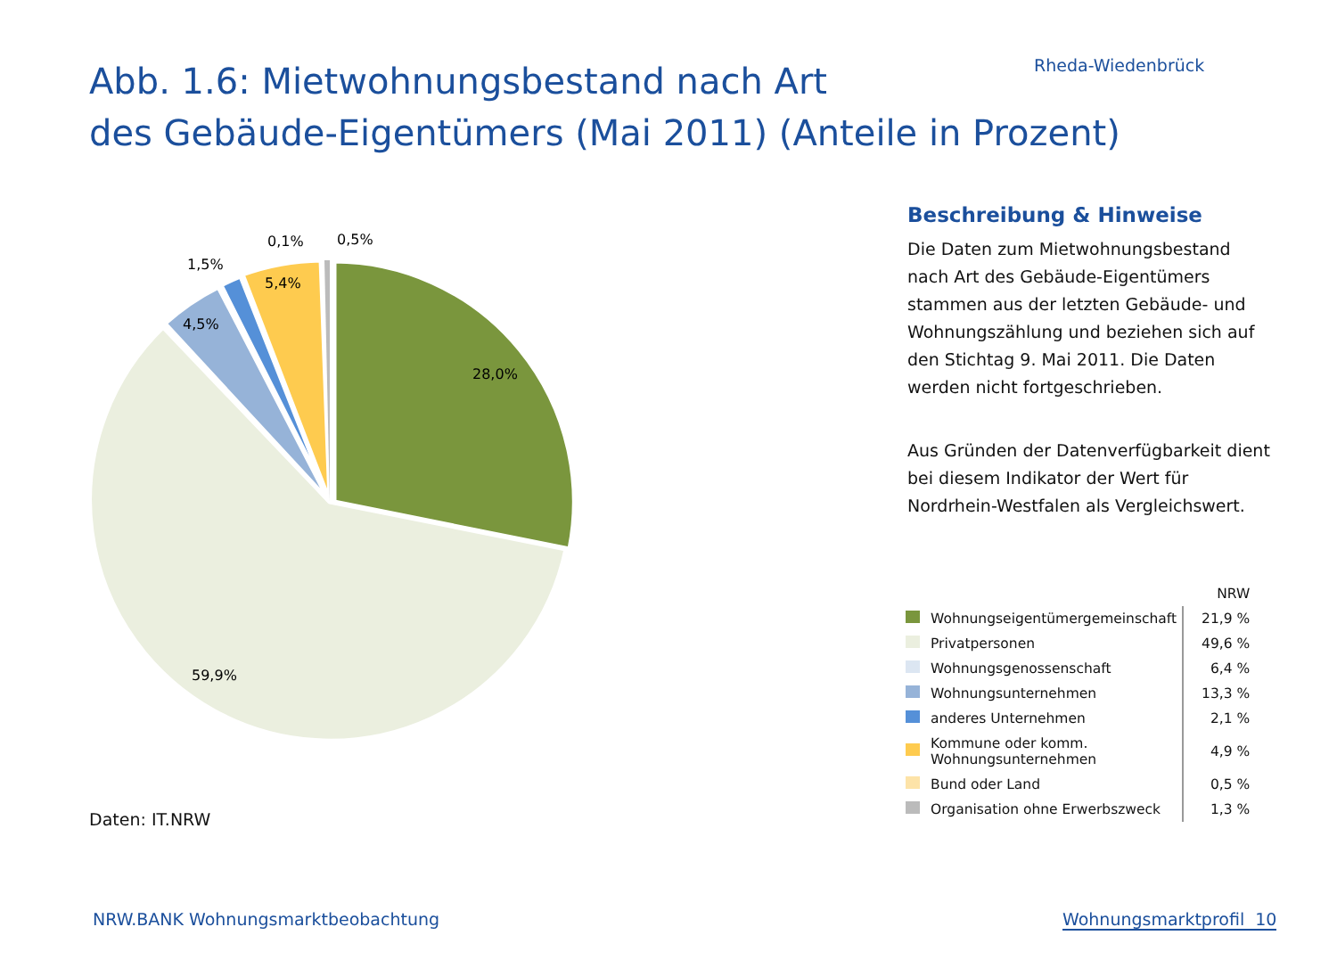Rheda-Wiedenbrück
Abb. 1.6: Mietwohnungsbestand nach Art
des Gebäude-Eigentümers (Mai 2011) (Anteile in Prozent)
0,1%
0,5%
1,5%
5,4%
4,5%
28,0%
59,9%
Daten: IT.NRW
Beschreibung & Hinweise
Die Daten zum Mietwohnungsbestand nach Art des Gebäude-Eigentümers stammen aus der letzten Gebäude- und Wohnungszählung und beziehen sich auf den Stichtag 9. Mai 2011. Die Daten werden nicht fortgeschrieben.
Aus Gründen der Datenverfügbarkeit dient bei diesem Indikator der Wert für Nordrhein-Westfalen als Vergleichswert.
| | | NRW |
| --- | --- | --- |
| | Wohnungseigentümergemeinschaft | 21,9 % |
| | Privatpersonen | 49,6 % |
| | Wohnungsgenossenschaft | 6,4 % |
| | Wohnungsunternehmen | 13,3 % |
| | anderes Unternehmen | 2,1 % |
| | Kommune oder komm. Wohnungsunternehmen | 4,9 % |
| | Bund oder Land | 0,5 % |
| | Organisation ohne Erwerbszweck | 1,3 % |
NRW.BANK Wohnungsmarktbeobachtung
Wohnungsmarktprofil 10